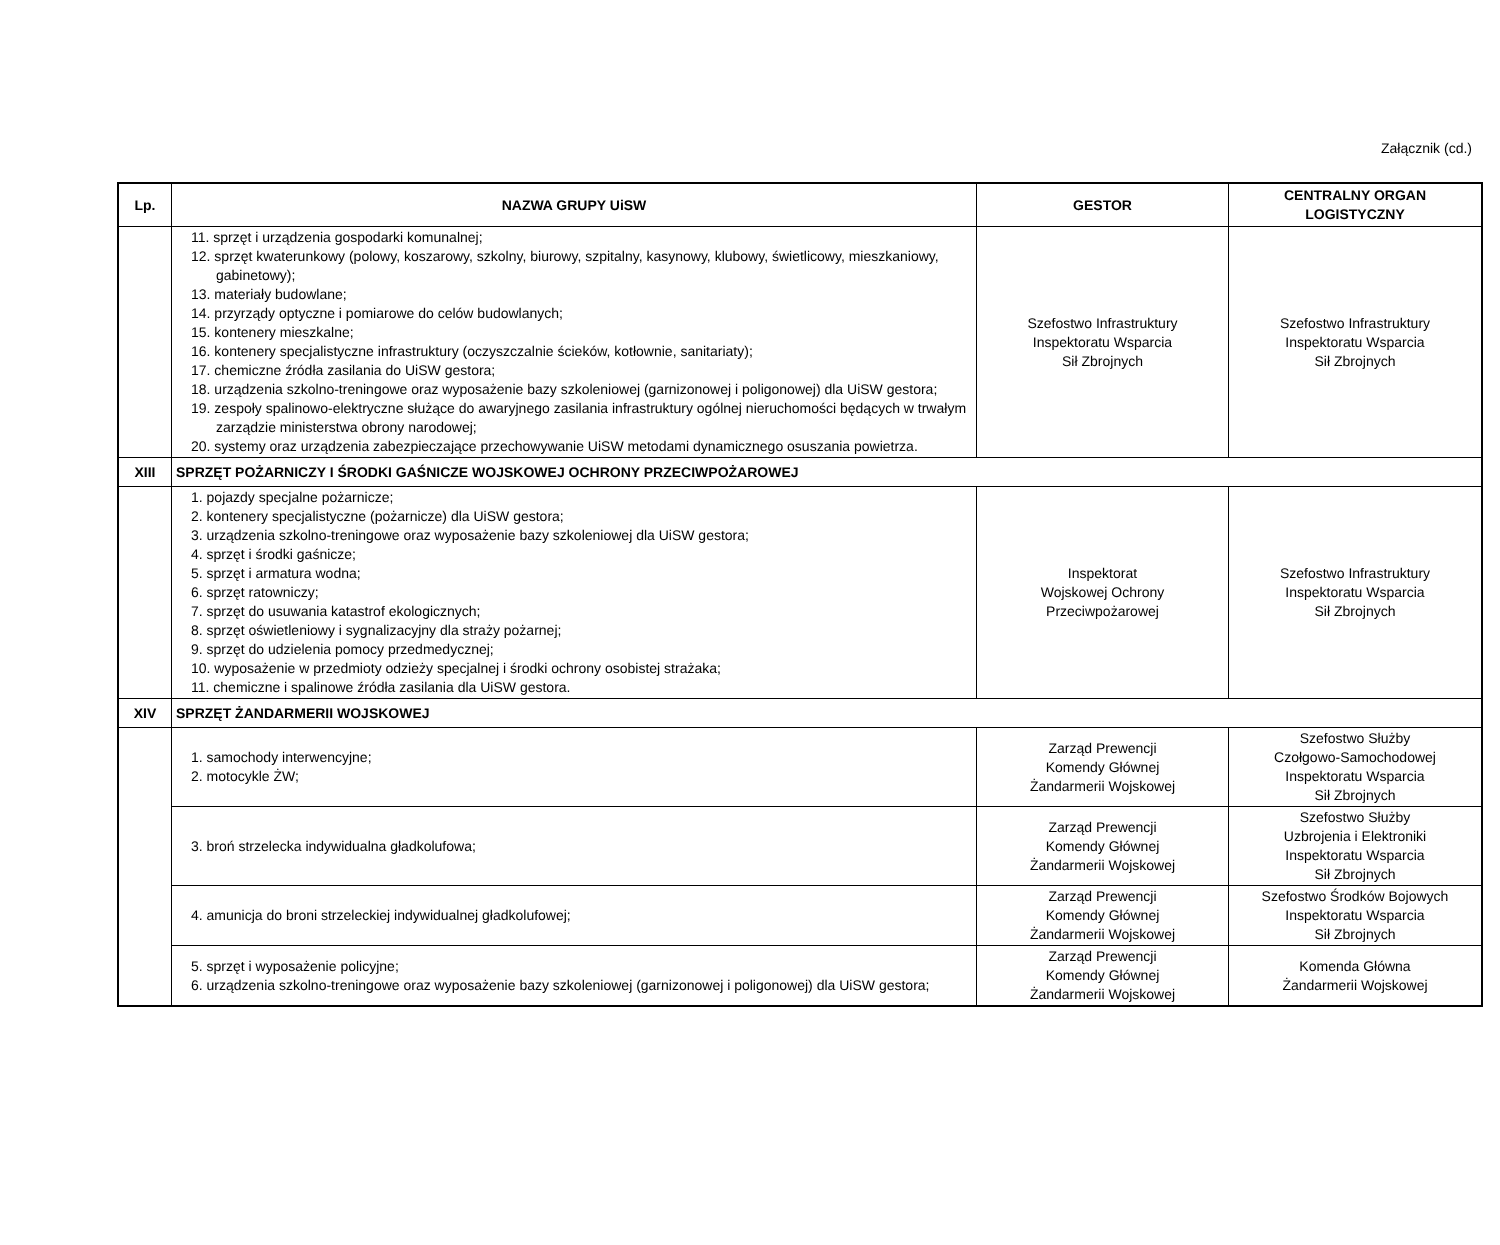Załącznik (cd.)
| Lp. | NAZWA GRUPY UiSW | GESTOR | CENTRALNY ORGAN LOGISTYCZNY |
| --- | --- | --- | --- |
| | 11. sprzęt i urządzenia gospodarki komunalnej; 12. sprzęt kwaterunkowy (polowy, koszarowy, szkolny, biurowy, szpitalny, kasynowy, klubowy, świetlicowy, mieszkaniowy, gabinetowy); 13. materiały budowlane; 14. przyrządy optyczne i pomiarowe do celów budowlanych; 15. kontenery mieszkalne; 16. kontenery specjalistyczne infrastruktury (oczyszczalnie ścieków, kotłownie, sanitariaty); 17. chemiczne źródła zasilania do UiSW gestora; 18. urządzenia szkolno-treningowe oraz wyposażenie bazy szkoleniowej (garnizonowej i poligonowej) dla UiSW gestora; 19. zespoły spalinowo-elektryczne służące do awaryjnego zasilania infrastruktury ogólnej nieruchomości będących w trwałym zarządzie ministerstwa obrony narodowej; 20. systemy oraz urządzenia zabezpieczające przechowywanie UiSW metodami dynamicznego osuszania powietrza. | Szefostwo Infrastruktury Inspektoratu Wsparcia Sił Zbrojnych | Szefostwo Infrastruktury Inspektoratu Wsparcia Sił Zbrojnych |
| XIII | SPRZĘT POŻARNICZY I ŚRODKI GAŚNICZE WOJSKOWEJ OCHRONY PRZECIWPOŻAROWEJ | | |
| | 1. pojazdy specjalne pożarnicze; 2. kontenery specjalistyczne (pożarnicze) dla UiSW gestora; 3. urządzenia szkolno-treningowe oraz wyposażenie bazy szkoleniowej dla UiSW gestora; 4. sprzęt i środki gaśnicze; 5. sprzęt i armatura wodna; 6. sprzęt ratowniczy; 7. sprzęt do usuwania katastrof ekologicznych; 8. sprzęt oświetleniowy i sygnalizacyjny dla straży pożarnej; 9. sprzęt do udzielenia pomocy przedmedycznej; 10. wyposażenie w przedmioty odzieży specjalnej i środki ochrony osobistej strażaka; 11. chemiczne i spalinowe źródła zasilania dla UiSW gestora. | Inspektorat Wojskowej Ochrony Przeciwpożarowej | Szefostwo Infrastruktury Inspektoratu Wsparcia Sił Zbrojnych |
| XIV | SPRZĘT ŻANDARMERII WOJSKOWEJ | | |
| | 1. samochody interwencyjne; 2. motocykle ŻW; | Zarząd Prewencji Komendy Głównej Żandarmerii Wojskowej | Szefostwo Służby Czołgowo-Samochodowej Inspektoratu Wsparcia Sił Zbrojnych |
| | 3. broń strzelecka indywidualna gładkolufowa; | Zarząd Prewencji Komendy Głównej Żandarmerii Wojskowej | Szefostwo Służby Uzbrojenia i Elektroniki Inspektoratu Wsparcia Sił Zbrojnych |
| | 4. amunicja do broni strzeleckiej indywidualnej gładkolufowej; | Zarząd Prewencji Komendy Głównej Żandarmerii Wojskowej | Szefostwo Środków Bojowych Inspektoratu Wsparcia Sił Zbrojnych |
| | 5. sprzęt i wyposażenie policyjne; 6. urządzenia szkolno-treningowe oraz wyposażenie bazy szkoleniowej (garnizonowej i poligonowej) dla UiSW gestora; | Zarząd Prewencji Komendy Głównej Żandarmerii Wojskowej | Komenda Główna Żandarmerii Wojskowej |